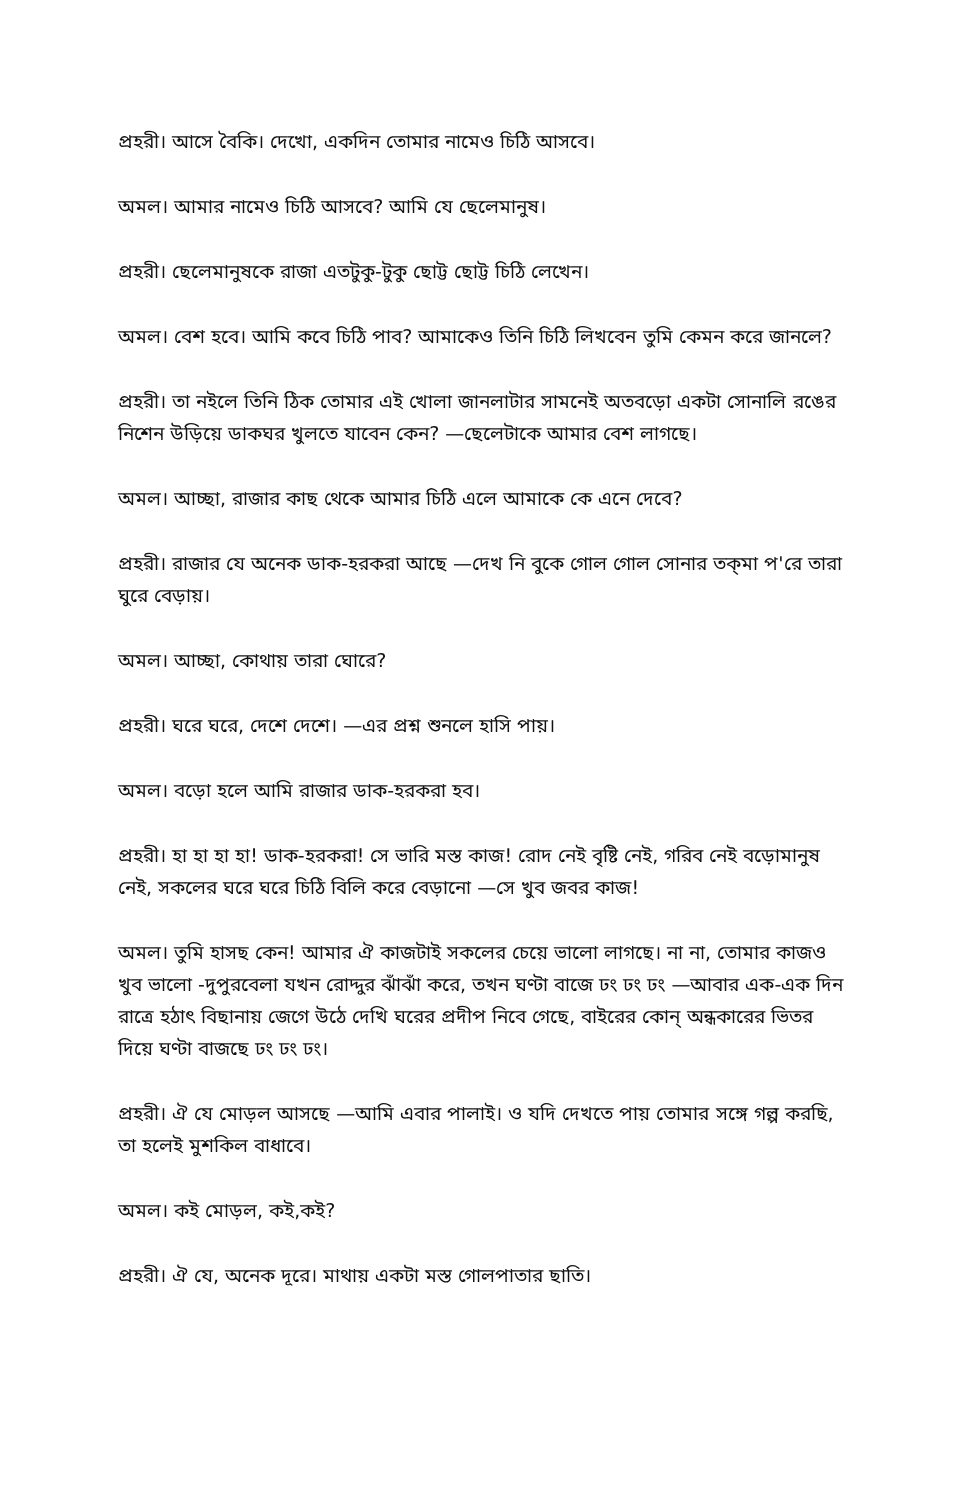প্রহরী। আসে বৈকি। দেখো, একদিন তোমার নামেও চিঠি আসবে।
অমল। আমার নামেও চিঠি আসবে? আমি যে ছেলেমানুষ।
প্রহরী। ছেলেমানুষকে রাজা এতটুকু-টুকু ছোট্ট ছোট্ট চিঠি লেখেন।
অমল। বেশ হবে। আমি কবে চিঠি পাব? আমাকেও তিনি চিঠি লিখবেন তুমি কেমন করে জানলে?
প্রহরী। তা নইলে তিনি ঠিক তোমার এই খোলা জানলাটার সামনেই অতবড়ো একটা সোনালি রঙের নিশেন উড়িয়ে ডাকঘর খুলতে যাবেন কেন? —ছেলেটাকে আমার বেশ লাগছে।
অমল। আচ্ছা, রাজার কাছ থেকে আমার চিঠি এলে আমাকে কে এনে দেবে?
প্রহরী। রাজার যে অনেক ডাক-হরকরা আছে —দেখ নি বুকে গোল গোল সোনার তক্‌মা প'রে তারা ঘুরে বেড়ায়।
অমল। আচ্ছা, কোথায় তারা ঘোরে?
প্রহরী। ঘরে ঘরে, দেশে দেশে। —এর প্রশ্ন শুনলে হাসি পায়।
অমল। বড়ো হলে আমি রাজার ডাক-হরকরা হব।
প্রহরী। হা হা হা হা! ডাক-হরকরা! সে ভারি মস্ত কাজ! রোদ নেই বৃষ্টি নেই, গরিব নেই বড়োমানুষ নেই, সকলের ঘরে ঘরে চিঠি বিলি করে বেড়ানো —সে খুব জবর কাজ!
অমল। তুমি হাসছ কেন! আমার ঐ কাজটাই সকলের চেয়ে ভালো লাগছে। না না, তোমার কাজও খুব ভালো -দুপুরবেলা যখন রোদ্দুর ঝাঁঝাঁ করে, তখন ঘণ্টা বাজে ঢং ঢং ঢং —আবার এক-এক দিন রাত্রে হঠাৎ বিছানায় জেগে উঠে দেখি ঘরের প্রদীপ নিবে গেছে, বাইরের কোন্ অন্ধকারের ভিতর দিয়ে ঘণ্টা বাজছে ঢং ঢং ঢং।
প্রহরী। ঐ যে মোড়ল আসছে —আমি এবার পালাই। ও যদি দেখতে পায় তোমার সঙ্গে গল্প করছি, তা হলেই মুশকিল বাধাবে।
অমল। কই মোড়ল, কই,কই?
প্রহরী। ঐ যে, অনেক দূরে। মাথায় একটা মস্ত গোলপাতার ছাতি।